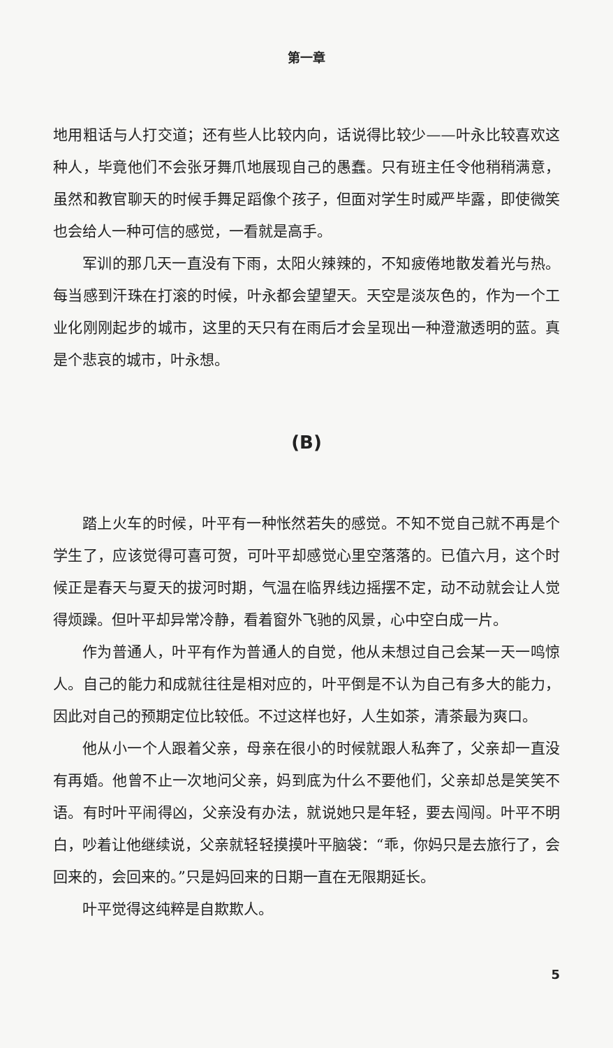第一章
地用粗话与人打交道；还有些人比较内向，话说得比较少——叶永比较喜欢这种人，毕竟他们不会张牙舞爪地展现自己的愚蠢。只有班主任令他稍稍满意，虽然和教官聊天的时候手舞足蹈像个孩子，但面对学生时威严毕露，即使微笑也会给人一种可信的感觉，一看就是高手。
军训的那几天一直没有下雨，太阳火辣辣的，不知疲倦地散发着光与热。每当感到汗珠在打滚的时候，叶永都会望望天。天空是淡灰色的，作为一个工业化刚刚起步的城市，这里的天只有在雨后才会呈现出一种澄澈透明的蓝。真是个悲哀的城市，叶永想。
(B)
踏上火车的时候，叶平有一种怅然若失的感觉。不知不觉自己就不再是个学生了，应该觉得可喜可贺，可叶平却感觉心里空落落的。已值六月，这个时候正是春天与夏天的拔河时期，气温在临界线边摇摆不定，动不动就会让人觉得烦躁。但叶平却异常冷静，看着窗外飞驰的风景，心中空白成一片。
作为普通人，叶平有作为普通人的自觉，他从未想过自己会某一天一鸣惊人。自己的能力和成就往往是相对应的，叶平倒是不认为自己有多大的能力，因此对自己的预期定位比较低。不过这样也好，人生如茶，清茶最为爽口。
他从小一个人跟着父亲，母亲在很小的时候就跟人私奔了，父亲却一直没有再婚。他曾不止一次地问父亲，妈到底为什么不要他们，父亲却总是笑笑不语。有时叶平闹得凶，父亲没有办法，就说她只是年轻，要去闯闯。叶平不明白，吵着让他继续说，父亲就轻轻摸摸叶平脑袋：“乖，你妈只是去旅行了，会回来的，会回来的。”只是妈回来的日期一直在无限期延长。
叶平觉得这纯粹是自欺欺人。
5